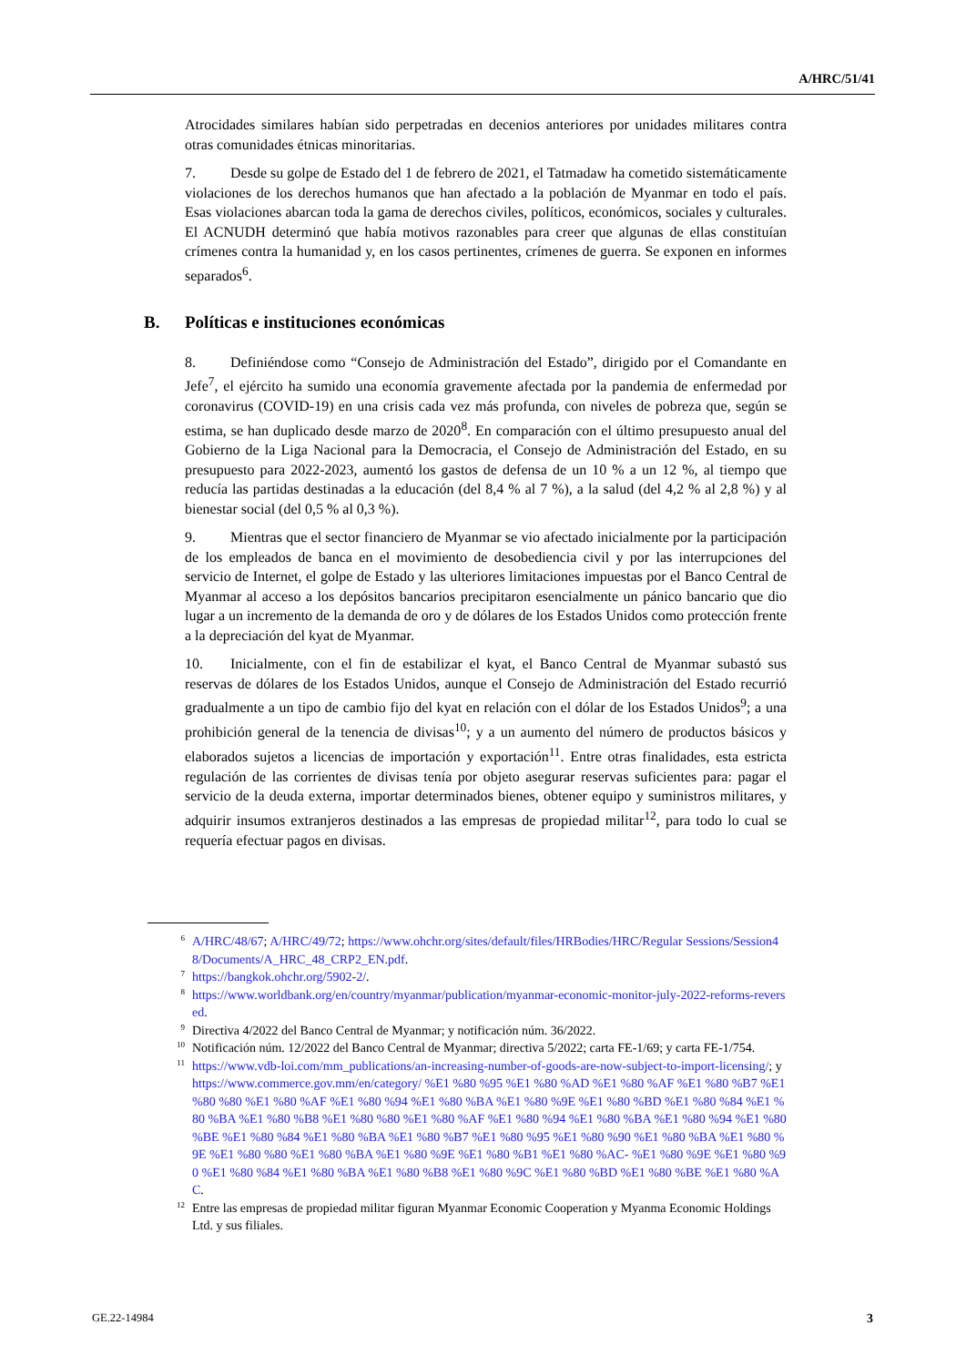A/HRC/51/41
Atrocidades similares habían sido perpetradas en decenios anteriores por unidades militares contra otras comunidades étnicas minoritarias.
7. Desde su golpe de Estado del 1 de febrero de 2021, el Tatmadaw ha cometido sistemáticamente violaciones de los derechos humanos que han afectado a la población de Myanmar en todo el país. Esas violaciones abarcan toda la gama de derechos civiles, políticos, económicos, sociales y culturales. El ACNUDH determinó que había motivos razonables para creer que algunas de ellas constituían crímenes contra la humanidad y, en los casos pertinentes, crímenes de guerra. Se exponen en informes separados<sup>6</sup>.
B. Políticas e instituciones económicas
8. Definiéndose como “Consejo de Administración del Estado”, dirigido por el Comandante en Jefe<sup>7</sup>, el ejército ha sumido una economía gravemente afectada por la pandemia de enfermedad por coronavirus (COVID-19) en una crisis cada vez más profunda, con niveles de pobreza que, según se estima, se han duplicado desde marzo de 2020<sup>8</sup>. En comparación con el último presupuesto anual del Gobierno de la Liga Nacional para la Democracia, el Consejo de Administración del Estado, en su presupuesto para 2022-2023, aumentó los gastos de defensa de un 10 % a un 12 %, al tiempo que reducía las partidas destinadas a la educación (del 8,4 % al 7 %), a la salud (del 4,2 % al 2,8 %) y al bienestar social (del 0,5 % al 0,3 %).
9. Mientras que el sector financiero de Myanmar se vio afectado inicialmente por la participación de los empleados de banca en el movimiento de desobediencia civil y por las interrupciones del servicio de Internet, el golpe de Estado y las ulteriores limitaciones impuestas por el Banco Central de Myanmar al acceso a los depósitos bancarios precipitaron esencialmente un pánico bancario que dio lugar a un incremento de la demanda de oro y de dólares de los Estados Unidos como protección frente a la depreciación del kyat de Myanmar.
10. Inicialmente, con el fin de estabilizar el kyat, el Banco Central de Myanmar subastó sus reservas de dólares de los Estados Unidos, aunque el Consejo de Administración del Estado recurrió gradualmente a un tipo de cambio fijo del kyat en relación con el dólar de los Estados Unidos<sup>9</sup>; a una prohibición general de la tenencia de divisas<sup>10</sup>; y a un aumento del número de productos básicos y elaborados sujetos a licencias de importación y exportación<sup>11</sup>. Entre otras finalidades, esta estricta regulación de las corrientes de divisas tenía por objeto asegurar reservas suficientes para: pagar el servicio de la deuda externa, importar determinados bienes, obtener equipo y suministros militares, y adquirir insumos extranjeros destinados a las empresas de propiedad militar<sup>12</sup>, para todo lo cual se requería efectuar pagos en divisas.
<sup>6</sup> A/HRC/48/67; A/HRC/49/72; https://www.ohchr.org/sites/default/files/HRBodies/HRC/Regular Sessions/Session48/Documents/A_HRC_48_CRP2_EN.pdf.
<sup>7</sup> https://bangkok.ohchr.org/5902-2/.
<sup>8</sup> https://www.worldbank.org/en/country/myanmar/publication/myanmar-economic-monitor-july-2022-reforms-reversed.
<sup>9</sup> Directiva 4/2022 del Banco Central de Myanmar; y notificación núm. 36/2022.
<sup>10</sup> Notificación núm. 12/2022 del Banco Central de Myanmar; directiva 5/2022; carta FE-1/69; y carta FE-1/754.
<sup>11</sup> https://www.vdb-loi.com/mm_publications/an-increasing-number-of-goods-are-now-subject-to-import-licensing/; y https://www.commerce.gov.mm/en/category/ %E1 %80 %95 %E1 %80 %AD %E1 %80 %AF %E1 %80 %B7 %E1 %80 %80 %E1 %80 %AF %E1 %80 %94 %E1 %80 %BA %E1 %80 %9E %E1 %80 %BD %E1 %80 %84 %E1 %80 %BA %E1 %80 %B8 %E1 %80 %80 %E1 %80 %AF %E1 %80 %94 %E1 %80 %BA %E1 %80 %94 %E1 %80 %BE %E1 %80 %84 %E1 %80 %BA %E1 %80 %B7 %E1 %80 %95 %E1 %80 %90 %E1 %80 %BA %E1 %80 %9E %E1 %80 %80 %E1 %80 %BA %E1 %80 %9E %E1 %80 %B1 %E1 %80 %AC- %E1 %80 %9E %E1 %80 %90 %E1 %80 %84 %E1 %80 %BA %E1 %80 %B8 %E1 %80 %9C %E1 %80 %BD %E1 %80 %BE %E1 %80 %AC.
<sup>12</sup> Entre las empresas de propiedad militar figuran Myanmar Economic Cooperation y Myanma Economic Holdings Ltd. y sus filiales.
GE.22-14984 3